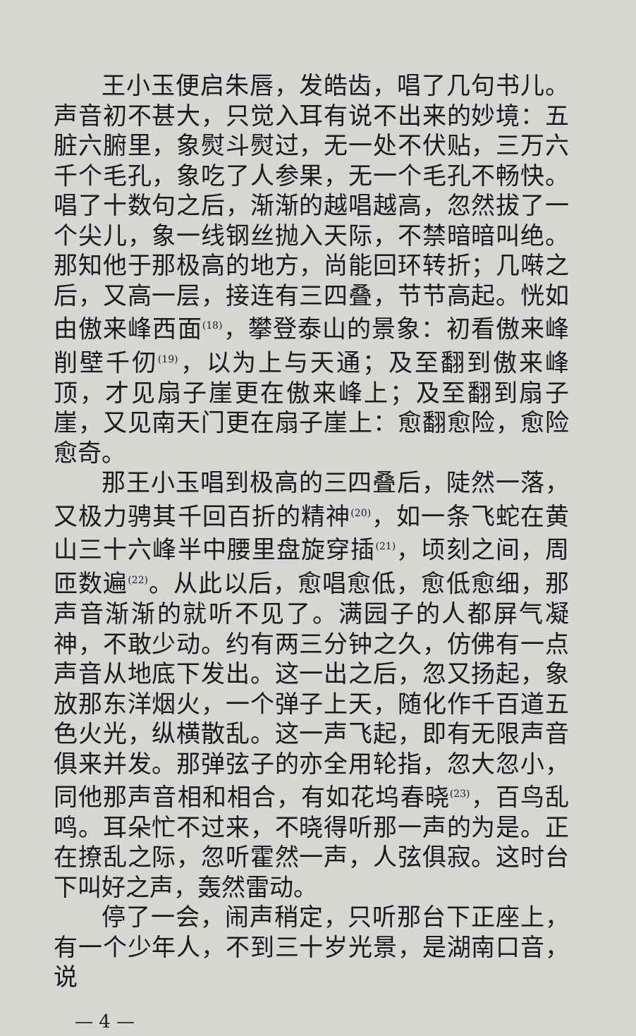王小玉便启朱唇，发皓齿，唱了几句书儿。声音初不甚大，只觉入耳有说不出来的妙境：五脏六腑里，象熨斗熨过，无一处不伏贴，三万六千个毛孔，象吃了人参果，无一个毛孔不畅快。唱了十数句之后，渐渐的越唱越高，忽然拔了一个尖儿，象一线钢丝抛入天际，不禁暗暗叫绝。那知他于那极高的地方，尚能回环转折；几啭之后，又高一层，接连有三四叠，节节高起。恍如由傲来峰西面<sup>(18)</sup>，攀登泰山的景象：初看傲来峰削壁千仞<sup>(19)</sup>，以为上与天通；及至翻到傲来峰顶，才见扇子崖更在傲来峰上；及至翻到扇子崖，又见南天门更在扇子崖上：愈翻愈险，愈险愈奇。
那王小玉唱到极高的三四叠后，陡然一落，又极力骋其千回百折的精神<sup>(20)</sup>，如一条飞蛇在黄山三十六峰半中腰里盘旋穿插<sup>(21)</sup>，顷刻之间，周匝数遍<sup>(22)</sup>。从此以后，愈唱愈低，愈低愈细，那声音渐渐的就听不见了。满园子的人都屏气凝神，不敢少动。约有两三分钟之久，仿佛有一点声音从地底下发出。这一出之后，忽又扬起，象放那东洋烟火，一个弹子上天，随化作千百道五色火光，纵横散乱。这一声飞起，即有无限声音俱来并发。那弹弦子的亦全用轮指，忽大忽小，同他那声音相和相合，有如花坞春晓<sup>(23)</sup>，百鸟乱鸣。耳朵忙不过来，不晓得听那一声的为是。正在撩乱之际，忽听霍然一声，人弦俱寂。这时台下叫好之声，轰然雷动。
停了一会，闹声稍定，只听那台下正座上，有一个少年人，不到三十岁光景，是湖南口音，说
— 4 —